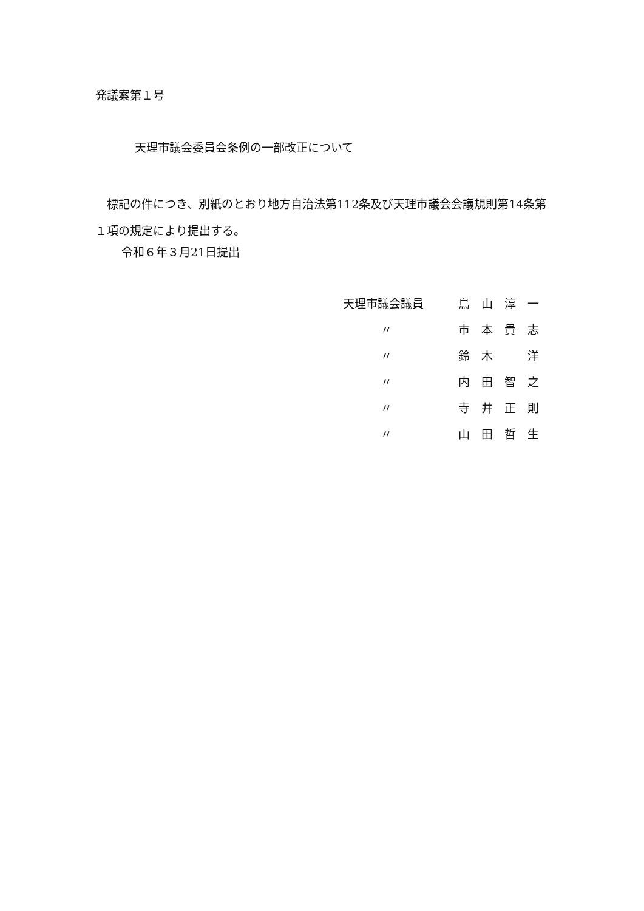発議案第１号
天理市議会委員会条例の一部改正について
　標記の件につき、別紙のとおり地方自治法第112条及び天理市議会会議規則第14条第１項の規定により提出する。
令和６年３月21日提出
| 天理市議会議員 | 鳥 山 淳 一 |
| 〃 | 市 本 貴 志 |
| 〃 | 鈴 木 洋 |
| 〃 | 内 田 智 之 |
| 〃 | 寺 井 正 則 |
| 〃 | 山 田 哲 生 |